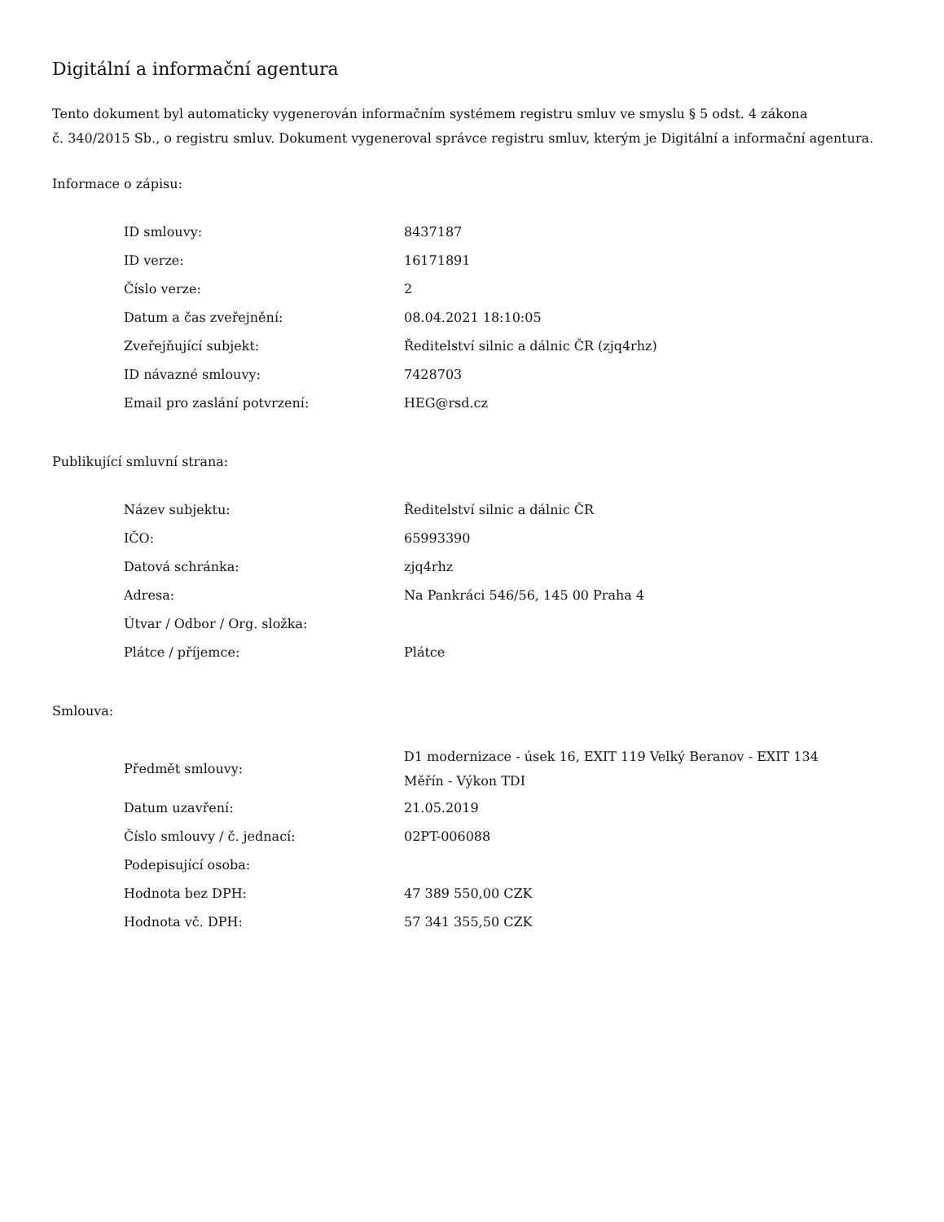Digitální a informační agentura
Tento dokument byl automaticky vygenerován informačním systémem registru smluv ve smyslu § 5 odst. 4 zákona
č. 340/2015 Sb., o registru smluv. Dokument vygeneroval správce registru smluv, kterým je Digitální a informační agentura.
Informace o zápisu:
| ID smlouvy: | 8437187 |
| ID verze: | 16171891 |
| Číslo verze: | 2 |
| Datum a čas zveřejnění: | 08.04.2021 18:10:05 |
| Zveřejňující subjekt: | Ředitelství silnic a dálnic ČR (zjq4rhz) |
| ID návazné smlouvy: | 7428703 |
| Email pro zaslání potvrzení: | HEG@rsd.cz |
Publikující smluvní strana:
| Název subjektu: | Ředitelství silnic a dálnic ČR |
| IČO: | 65993390 |
| Datová schránka: | zjq4rhz |
| Adresa: | Na Pankráci 546/56, 145 00 Praha 4 |
| Útvar / Odbor / Org. složka: | |
| Plátce / příjemce: | Plátce |
Smlouva:
| Předmět smlouvy: | D1 modernizace - úsek 16, EXIT 119 Velký Beranov - EXIT 134 Měřín - Výkon TDI |
| Datum uzavření: | 21.05.2019 |
| Číslo smlouvy / č. jednací: | 02PT-006088 |
| Podepisující osoba: | |
| Hodnota bez DPH: | 47 389 550,00 CZK |
| Hodnota vč. DPH: | 57 341 355,50 CZK |